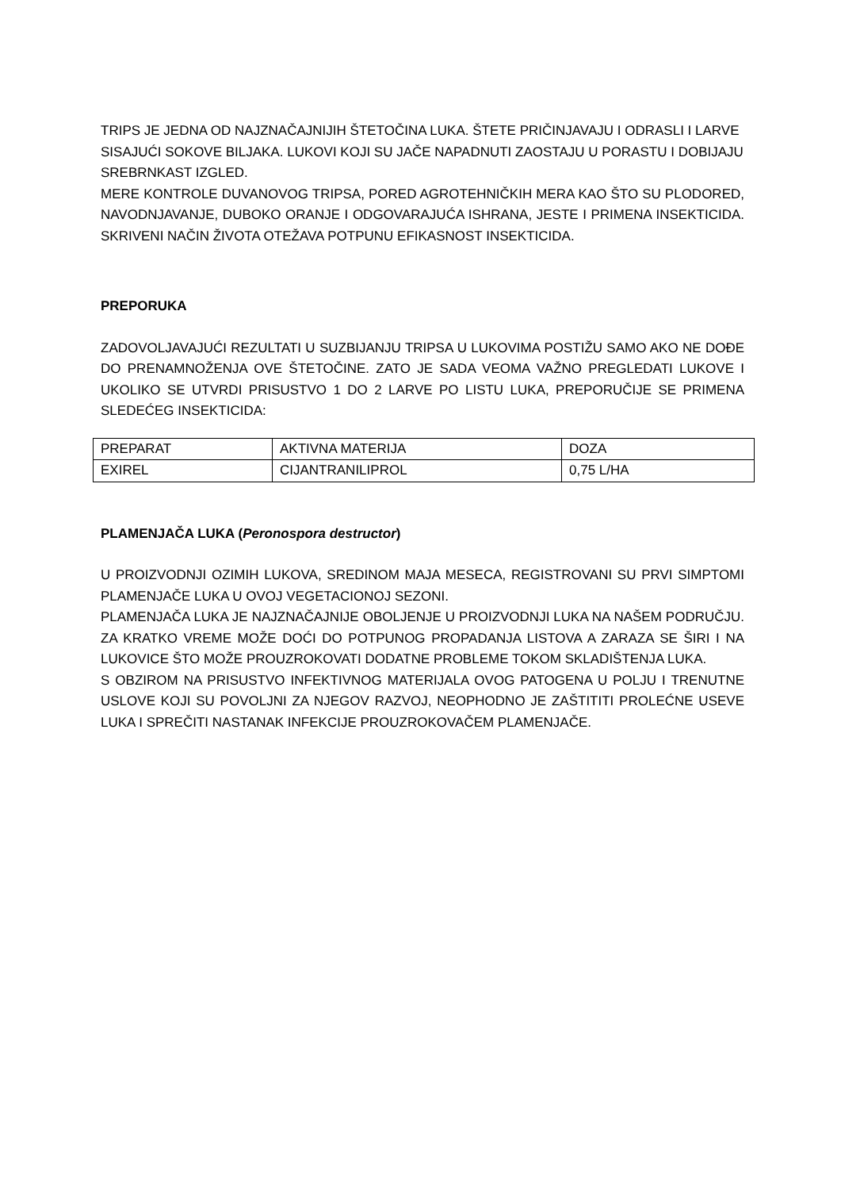TRIPS JE JEDNA OD NAJZNAČAJNIJIH ŠTETOČINA LUKA. ŠTETE PRIČINJAVAJU I ODRASLI I LARVE SISAJUĆI SOKOVE BILJAKA. LUKOVI KOJI SU JAČE NAPADNUTI ZAOSTAJU U PORASTU I DOBIJAJU SREBRNKAST IZGLED.
MERE KONTROLE DUVANOVOG TRIPSA, PORED AGROTEHNIČKIH MERA KAO ŠTO SU PLODORED, NAVODNJAVANJE, DUBOKO ORANJE I ODGOVARAJUĆA ISHRANA, JESTE I PRIMENA INSEKTICIDA. SKRIVENI NAČIN ŽIVOTA OTEŽAVA POTPUNU EFIKASNOST INSEKTICIDA.
PREPORUKA
ZADOVOLJAVAJUĆI REZULTATI U SUZBIJANJU TRIPSA U LUKOVIMA POSTIŽU SAMO AKO NE DOĐE DO PRENAMNOŽENJA OVE ŠTETOČINE. ZATO JE SADA VEOMA VAŽNO PREGLEDATI LUKOVE I UKOLIKO SE UTVRDI PRISUSTVO 1 DO 2 LARVE PO LISTU LUKA, PREPORUČIJE SE PRIMENA SLEDEĆEG INSEKTICIDA:
| PREPARAT | AKTIVNA MATERIJA | DOZA |
| EXIREL | CIJANTRANILIPROL | 0,75 L/HA |
PLAMENJAČA LUKA (Peronospora destructor)
U PROIZVODNJI OZIMIH LUKOVA, SREDINOM MAJA MESECA, REGISTROVANI SU PRVI SIMPTOMI PLAMENJAČE LUKA U OVOJ VEGETACIONOJ SEZONI.
PLAMENJAČA LUKA JE NAJZNAČAJNIJE OBOLJENJE U PROIZVODNJI LUKA NA NAŠEM PODRUČJU. ZA KRATKO VREME MOŽE DOĆI DO POTPUNOG PROPADANJA LISTOVA A ZARAZA SE ŠIRI I NA LUKOVICE ŠTO MOŽE PROUZROKOVATI DODATNE PROBLEME TOKOM SKLADIŠTENJA LUKA.
S OBZIROM NA PRISUSTVO INFEKTIVNOG MATERIJALA OVOG PATOGENA U POLJU I TRENUTNE USLOVE KOJI SU POVOLJNI ZA NJEGOV RAZVOJ, NEOPHODNO JE ZAŠTITITI PROLEĆNE USEVE LUKA I SPREČITI NASTANAK INFEKCIJE PROUZROKOVAČEM PLAMENJAČE.